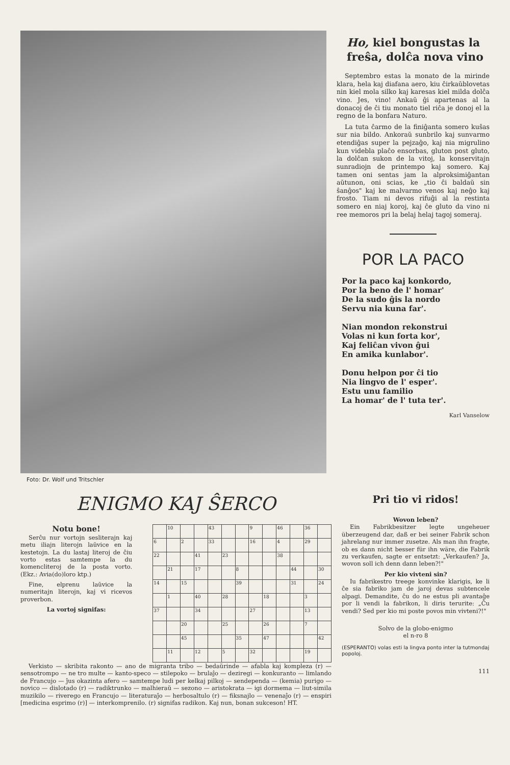Foto: Dr. Wolf und Tritschler
Ho, kiel bongustas la freŝa, dolĉa nova vino
Septembro estas la monato de la mirinde klara, hela kaj diafana aero, kiu ĉirkaŭblovetas nin kiel mola silko kaj karesas kiel milda dolĉa vino. Jes, vino! Ankaŭ ĝi apartenas al la donacoj de ĉi tiu monato tiel riĉa je donoj el la regno de la bonfara Naturo.
La tuta ĉarmo de la finiĝanta somero kuŝas sur nia bildo. Ankoraŭ sunbrilo kaj sunvarmo etendiĝas super la pejzaĝo, kaj nia migrulino kun videbla plaĉo ensorbas, gluton post gluto, la dolĉan sukon de la vitoj, la konservitajn sunradiojn de printempo kaj somero. Kaj tamen oni sentas jam la alproksimiĝantan aŭtunon, oni scias, ke „tio ĉi baldaŭ sin ŝanĝos" kaj ke malvarmo venos kaj neĝo kaj frosto. Tiam ni devos rifuĝi al la restinta somero en niaj koroj, kaj ĉe gluto da vino ni ree memoros pri la belaj helaj tagoj someraj.
POR LA PACO
Por la paco kaj konkordo,
Por la beno de l' homar'
De la sudo ĝis la nordo
Servu nia kuna far'.
Nian mondon rekonstrui
Volas ni kun forta kor',
Kaj feliĉan vivon ĝui
En amika kunlabor'.
Donu helpon por ĉi tio
Nia lingvo de l' esper'.
Estu unu familio
La homar' de l' tuta ter'.
Karl Vanselow
ENIGMO KAJ ŜERCO
Notu bone!
Serĉu nur vortojn sesliterajn kaj metu iliajn literojn laŭvice en la kestetojn. La du lastaj literoj de ĉiu vorto estas samtempe la du komencliteroj de la posta vorto. (Ekz.: Avia(do)loro ktp.)
Fine, elprenu laŭvice la numeritajn literojn, kaj vi ricevos proverbon.
La vortoj signifas:
| | 10 | | | 43 | | | 9 | | 46 | | 36 | |
| 6 | | 2 | | 33 | | | 16 | | 4 | | 29 | |
| 22 | | | 41 | | 23 | | | | 38 | | | |
| | 21 | | 17 | | | 8 | | | | 44 | | 30 |
| 14 | | 15 | | | | 39 | | | | 31 | | 24 |
| | 1 | | 40 | | 28 | | | 18 | | | 3 | |
| 37 | | | 34 | | | | 27 | | | | 13 | |
| | | 20 | | | 25 | | | 26 | | | 7 | |
| | | 45 | | | | 35 | | 47 | | | | 42 |
| | 11 | | 12 | | 5 | | 32 | | | | 19 | |
Verkisto — skribita rakonto — ano de migranta tribo — bedaŭrinde — afabla kaj kompleza (r) — sensotrompo — ne tro multe — kanto-speco — stilepoko — brulaĵo — deziregi — konkuranto — limlando de Francujo — ĵus okazinta afero — samtempe ludi per kelkaj pilkoj — sendependa — (kemia) purigo — novico — dislotado (r) — radiktrunko — malhieraŭ — sezono — aristokrata — igi dormema — liut-simila muzikilo — riverego en Francujo — literaturaĵo — herbosaltulo (r) — fiksnajlo — venenaĵo (r) — enspiri [medicina esprimo (r)] — interkomprenilo. (r) signifas radikon. Kaj nun, bonan sukceson! HT.
Pri tio vi ridos!
Wovon leben?
Ein Fabrikbesitzer legte ungeheuer überzeugend dar, daß er bei seiner Fabrik schon jahrelang nur immer zusetze. Als man ihn fragte, ob es dann nicht besser für ihn wäre, die Fabrik zu verkaufen, sagte er entsetzt: „Verkaufen? Ja, wovon soll ich denn dann leben?!"
Per kio vivteni sin?
Iu fabrikestro treege konvinke klarigis, ke li ĉe sia fabriko jam de jaroj devas subtencele alpagi. Demandite, ĉu do ne estus pli avantaĝe por li vendi la fabrikon, li diris terurite: „Ĉu vendi? Sed per kio mi poste povos min vivteni?!"
Solvo de la globo-enigmo
el n-ro 8
(ESPERANTO) volas esti la lingva ponto inter la tutmondaj popoloj.
111